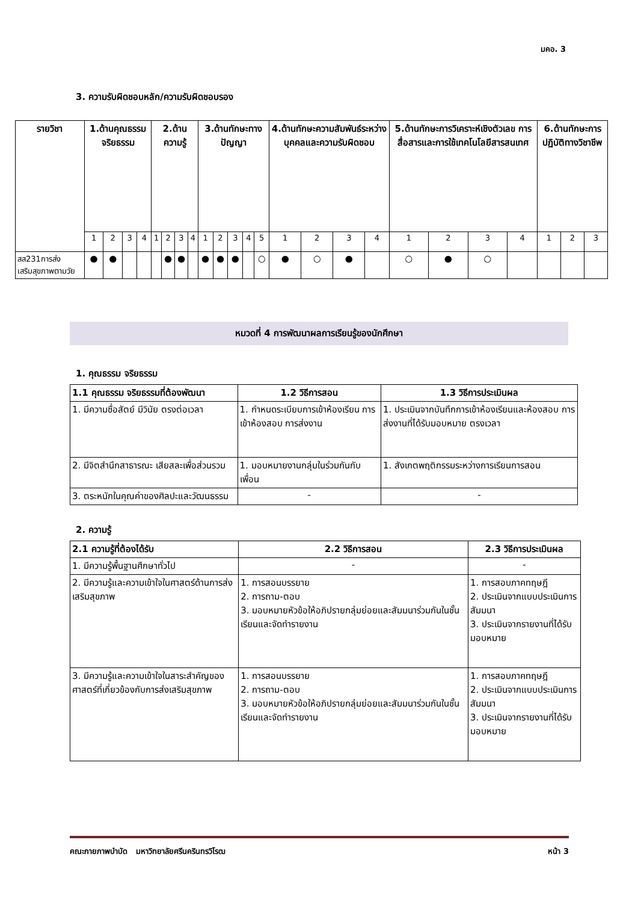มคอ. 3
3. ความรับผิดชอบหลัก/ความรับผิดชอบรอง
| รายวิชา | 1.ด้านคุณธรรม จริยธรรม | | | | 2.ด้านความรู้ | | | | 3.ด้านทักษะทางปัญญา | | | | | 4.ด้านทักษะความสัมพันธ์ระหว่างบุคคลและความรับผิดชอบ | | | | 5.ด้านทักษะการวิเคราะห์เชิงตัวเลข การสื่อสารและการใช้เทคโนโลยีสารสนเทศ | | | | 6.ด้านทักษะการปฏิบัติทางวิชาชีพ | | |
| --- | --- | --- | --- | --- | --- | --- | --- | --- | --- | --- | --- | --- | --- | --- | --- | --- | --- | --- | --- | --- | --- | --- | --- | --- |
| | 1 | 2 | 3 | 4 | 1 | 2 | 3 | 4 | 1 | 2 | 3 | 4 | 5 | 1 | 2 | 3 | 4 | 1 | 2 | 3 | 4 | 1 | 2 | 3 |
| สส231การส่งเสริมสุขภาพตามวัย | ● | ● | | | | ● | ● | | ● | ● | ● | | ○ | ● | ○ | ● | | ○ | ● | ○ | | | | |
หมวดที่ 4 การพัฒนาผลการเรียนรู้ของนักศึกษา
1. คุณธรรม จริยธรรม
| 1.1 คุณธรรม จริยธรรมที่ต้องพัฒนา | 1.2 วิธีการสอน | 1.3 วิธีการประเมินผล |
| --- | --- | --- |
| 1. มีความซื่อสัตย์ มีวินัย ตรงต่อเวลา | 1. กำหนดระเบียบการเข้าห้องเรียน การเข้าห้องสอบ การส่งงาน | 1. ประเมินจากบันทึกการเข้าห้องเรียนและห้องสอบ การส่งงานที่ได้รับมอบหมาย ตรงเวลา |
| 2. มีจิตสำนึกสาธารณะ เสียสละเพื่อส่วนรวม | 1. มอบหมายงานกลุ่มในร่วมกันกับเพื่อน | 1. สังเกตพฤติกรรมระหว่างการเรียนการสอน |
| 3. ตระหนักในคุณค่าของศิลปะและวัฒนธรรม | - | - |
2. ความรู้
| 2.1 ความรู้ที่ต้องได้รับ | 2.2 วิธีการสอน | 2.3 วิธีการประเมินผล |
| --- | --- | --- |
| 1. มีความรู้พื้นฐานศึกษาทั่วไป | - | - |
| 2. มีความรู้และความเข้าใจในศาสตร์ด้านการส่งเสริมสุขภาพ | 1. การสอนบรรยาย 2. การถาม-ตอบ 3. มอบหมายหัวข้อให้อภิปรายกลุ่มย่อยและสัมมนาร่วมกันในชั้นเรียนและจัดทำรายงาน | 1. การสอบภาคทฤษฎี 2. ประเมินจากแบบประเมินการสัมมนา 3. ประเมินจากรายงานที่ได้รับมอบหมาย |
| 3. มีความรู้และความเข้าใจในสาระสำคัญของศาสตร์ที่เกี่ยวข้องกับการส่งเสริมสุขภาพ | 1. การสอนบรรยาย 2. การถาม-ตอบ 3. มอบหมายหัวข้อให้อภิปรายกลุ่มย่อยและสัมมนาร่วมกันในชั้นเรียนและจัดทำรายงาน | 1. การสอบภาคทฤษฎี 2. ประเมินจากแบบประเมินการสัมมนา 3. ประเมินจากรายงานที่ได้รับมอบหมาย |
คณะกายภาพบำบัด มหาวิทยาลัยศรีนครินทรวิโรฒ หน้า 3